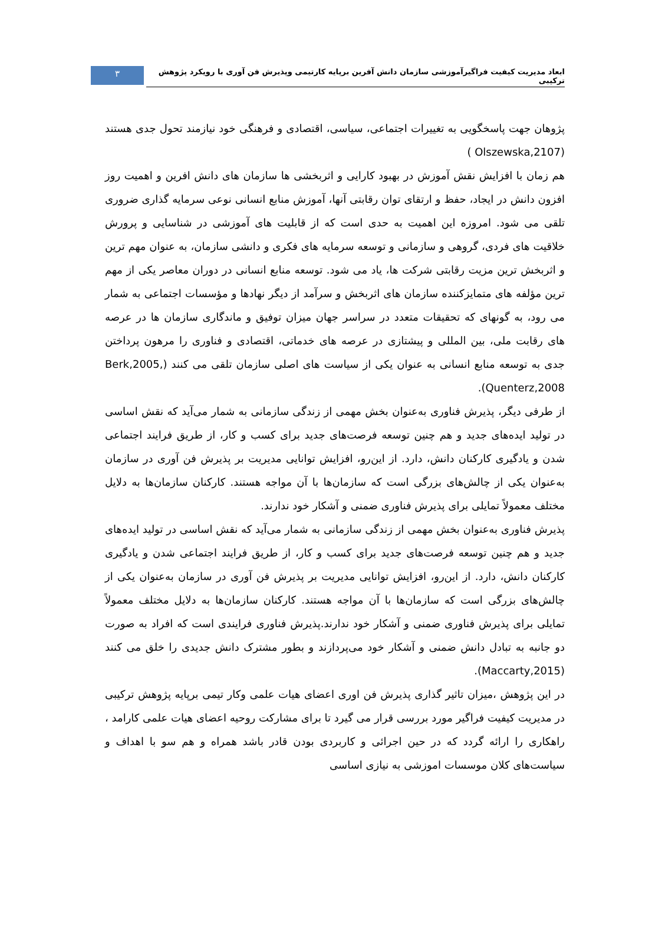۳
ابعاد مدیریت کیفیت فراگیرآموزشی سازمان دانش آفرین برپایه کارتیمی وپذیرش فن آوری با رویکرد پژوهش ترکیبی
پژوهان جهت پاسخگویی به تغییرات اجتماعی، سیاسی، اقتصادی و فرهنگی خود نیازمند تحول جدی هستند (Olszewska,2107 )
هم زمان با افزایش نقش آموزش در بهبود کارایی و اثربخشی ها سازمان های دانش افرین و اهمیت روز افزون دانش در ایجاد، حفظ و ارتقای توان رقابتی آنها، آموزش منابع انسانی نوعی سرمایه گذاری ضروری تلقی می شود. امروزه این اهمیت به حدی است که از قابلیت های آموزشی در شناسایی و پرورش خلاقیت های فردی، گروهی و سازمانی و توسعه سرمایه های فکری و دانشی سازمان، به عنوان مهم ترین و اثربخش ترین مزیت رقابتی شرکت ها، یاد می شود. توسعه منابع انسانی در دوران معاصر یکی از مهم ترین مؤلفه های متمایزکننده سازمان های اثربخش و سرآمد از دیگر نهادها و مؤسسات اجتماعی به شمار می رود، به گونهای که تحقیقات متعدد در سراسر جهان میزان توفیق و ماندگاری سازمان ها در عرصه های رقابت ملی، بین المللی و پیشتازی در عرصه های خدماتی، اقتصادی و فناوری را مرهون پرداختن جدی به توسعه منابع انسانی به عنوان یکی از سیاست های اصلی سازمان تلقی می کنند (Berk,2005, Quenterz,2008).
از طرفی دیگر، پذیرش فناوری به‌عنوان بخش مهمی از زندگی سازمانی به شمار می‌آید که نقش اساسی در تولید ایده‌های جدید و هم چنین توسعه فرصت‌های جدید برای کسب و کار، از طریق فرایند اجتماعی شدن و یادگیری کارکنان دانش، دارد. از این‌رو، افزایش توانایی مدیریت بر پذیرش فن آوری در سازمان به‌عنوان یکی از چالش‌های بزرگی است که سازمان‌ها با آن مواجه هستند. کارکنان سازمان‌ها به دلایل مختلف معمولاً تمایلی برای پذیرش فناوری ضمنی و آشکار خود ندارند.
پذیرش فناوری به‌عنوان بخش مهمی از زندگی سازمانی به شمار می‌آید که نقش اساسی در تولید ایده‌های جدید و هم چنین توسعه فرصت‌های جدید برای کسب و کار، از طریق فرایند اجتماعی شدن و یادگیری کارکنان دانش، دارد. از این‌رو، افزایش توانایی مدیریت بر پذیرش فن آوری در سازمان به‌عنوان یکی از چالش‌های بزرگی است که سازمان‌ها با آن مواجه هستند. کارکنان سازمان‌ها به دلایل مختلف معمولاً تمایلی برای پذیرش فناوری ضمنی و آشکار خود ندارند.پذیرش فناوری فرایندی است که افراد به صورت دو جانبه به تبادل دانش ضمنی و آشکار خود می‌پردازند و بطور مشترک دانش جدیدی را خلق می کنند (Maccarty,2015).
در این پژوهش ،میزان تاثیر گذاری پذیرش فن اوری اعضای هیات علمی وکار تیمی برپایه پژوهش ترکیبی در مدیریت کیفیت فراگیر مورد بررسی قرار می گیرد تا برای مشارکت روحیه اعضای هیات علمی کارامد ، راهکاری را ارائه گردد که در حین اجرائی و کاربردی بودن قادر باشد همراه و هم سو با اهداف و سیاست‌های کلان موسسات اموزشی به نیازی اساسی